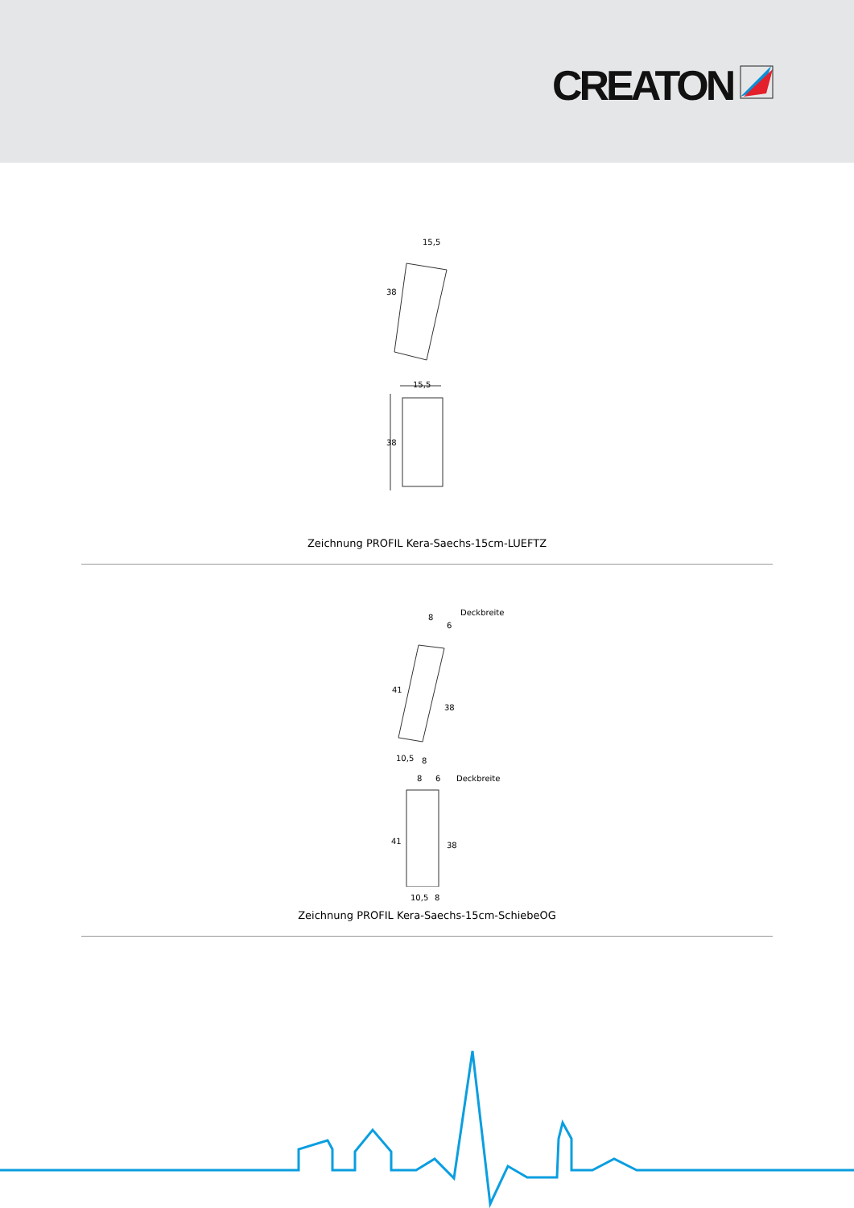CREATON
15,5
38
15,5
38
Zeichnung PROFIL Kera-Saechs-15cm-LUEFTZ
8
6
Deckbreite
41
38
10,5 8
8 6 Deckbreite
41 38
10,5 8
Zeichnung PROFIL Kera-Saechs-15cm-SchiebeOG